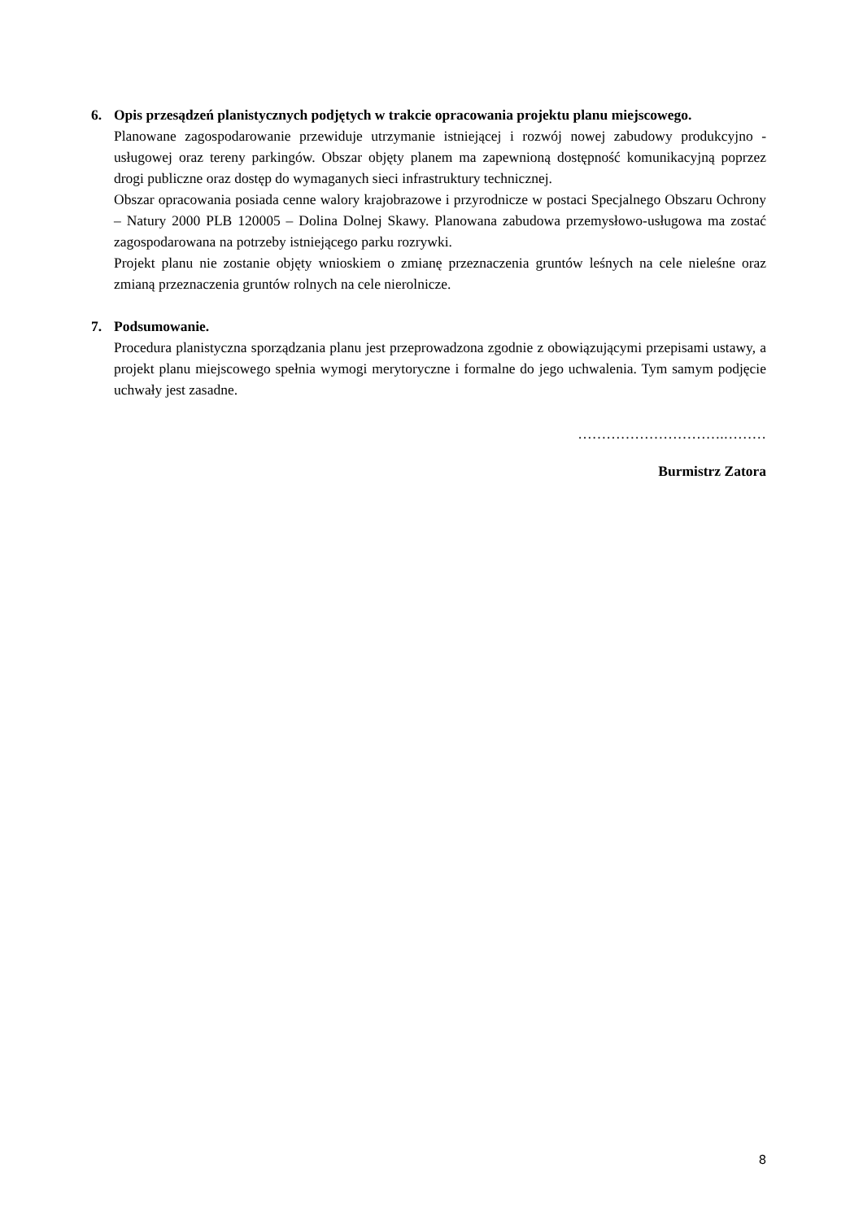6. Opis przesądzeń planistycznych podjętych w trakcie opracowania projektu planu miejscowego.
Planowane zagospodarowanie przewiduje utrzymanie istniejącej i rozwój nowej zabudowy produkcyjno - usługowej oraz tereny parkingów. Obszar objęty planem ma zapewnioną dostępność komunikacyjną poprzez drogi publiczne oraz dostęp do wymaganych sieci infrastruktury technicznej.
Obszar opracowania posiada cenne walory krajobrazowe i przyrodnicze w postaci Specjalnego Obszaru Ochrony – Natury 2000 PLB 120005 – Dolina Dolnej Skawy. Planowana zabudowa przemysłowo-usługowa ma zostać zagospodarowana na potrzeby istniejącego parku rozrywki.
Projekt planu nie zostanie objęty wnioskiem o zmianę przeznaczenia gruntów leśnych na cele nieleśne oraz zmianą przeznaczenia gruntów rolnych na cele nierolnicze.
7. Podsumowanie.
Procedura planistyczna sporządzania planu jest przeprowadzona zgodnie z obowiązującymi przepisami ustawy, a projekt planu miejscowego spełnia wymogi merytoryczne i formalne do jego uchwalenia. Tym samym podjęcie uchwały jest zasadne.
………………………….………
Burmistrz Zatora
8